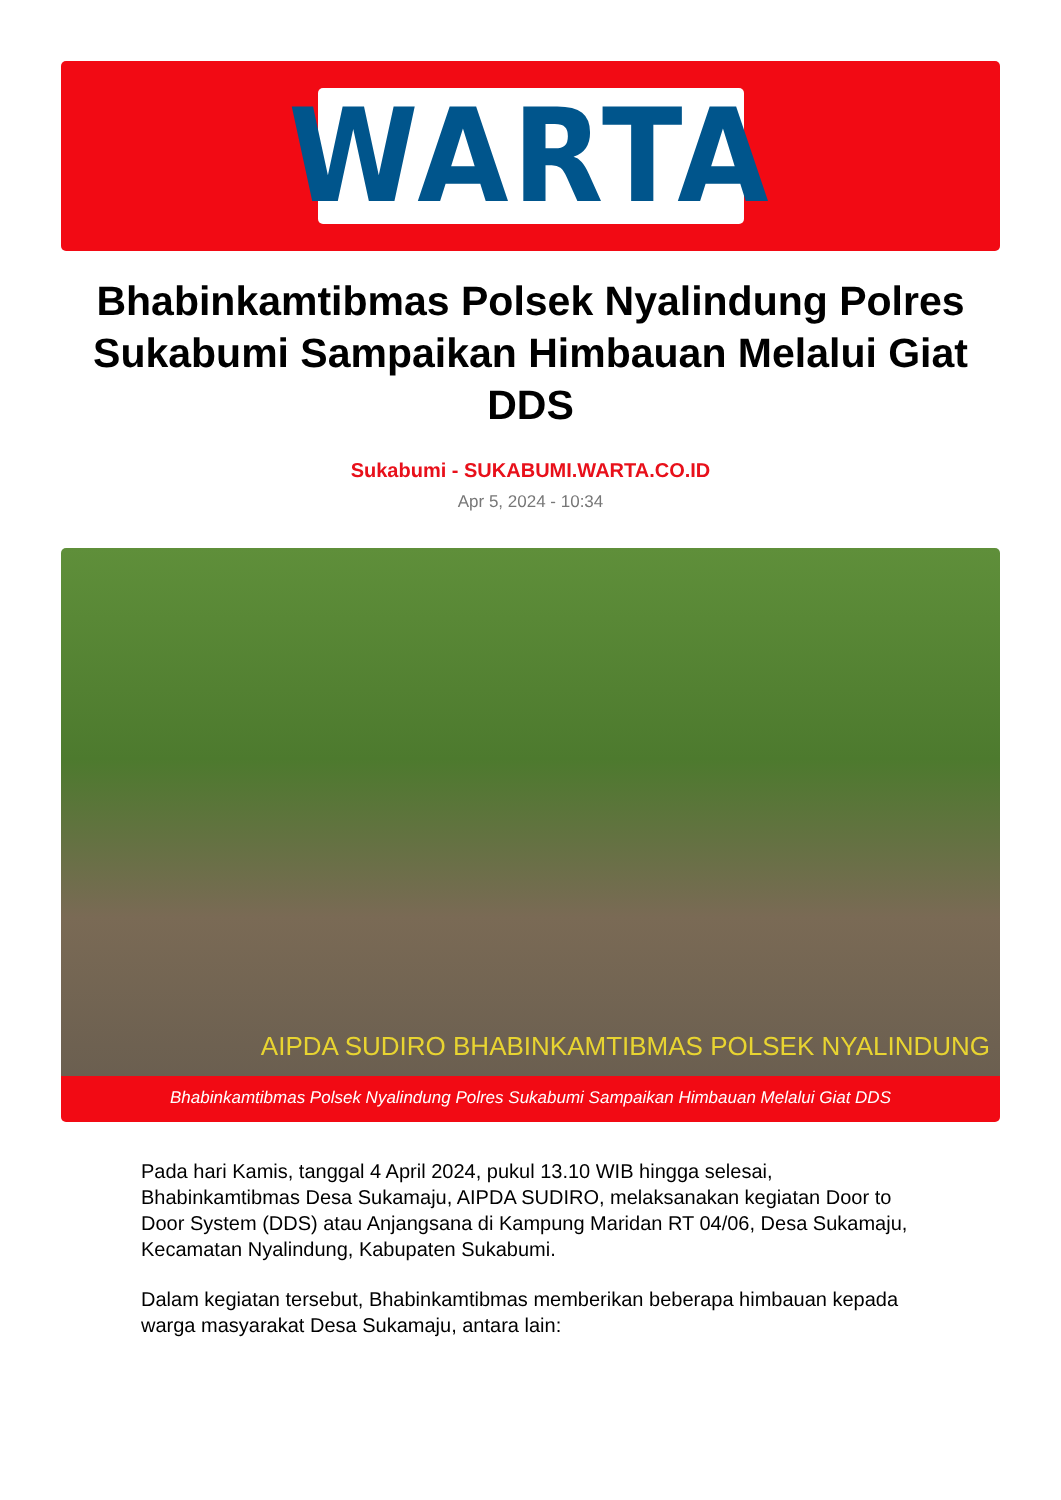WARTA
Bhabinkamtibmas Polsek Nyalindung Polres Sukabumi Sampaikan Himbauan Melalui Giat DDS
Sukabumi - SUKABUMI.WARTA.CO.ID
Apr 5, 2024 - 10:34
AIPDA SUDIRO BHABINKAMTIBMAS POLSEK NYALINDUNG
Bhabinkamtibmas Polsek Nyalindung Polres Sukabumi Sampaikan Himbauan Melalui Giat DDS
Pada hari Kamis, tanggal 4 April 2024, pukul 13.10 WIB hingga selesai, Bhabinkamtibmas Desa Sukamaju, AIPDA SUDIRO, melaksanakan kegiatan Door to Door System (DDS) atau Anjangsana di Kampung Maridan RT 04/06, Desa Sukamaju, Kecamatan Nyalindung, Kabupaten Sukabumi.
Dalam kegiatan tersebut, Bhabinkamtibmas memberikan beberapa himbauan kepada warga masyarakat Desa Sukamaju, antara lain: